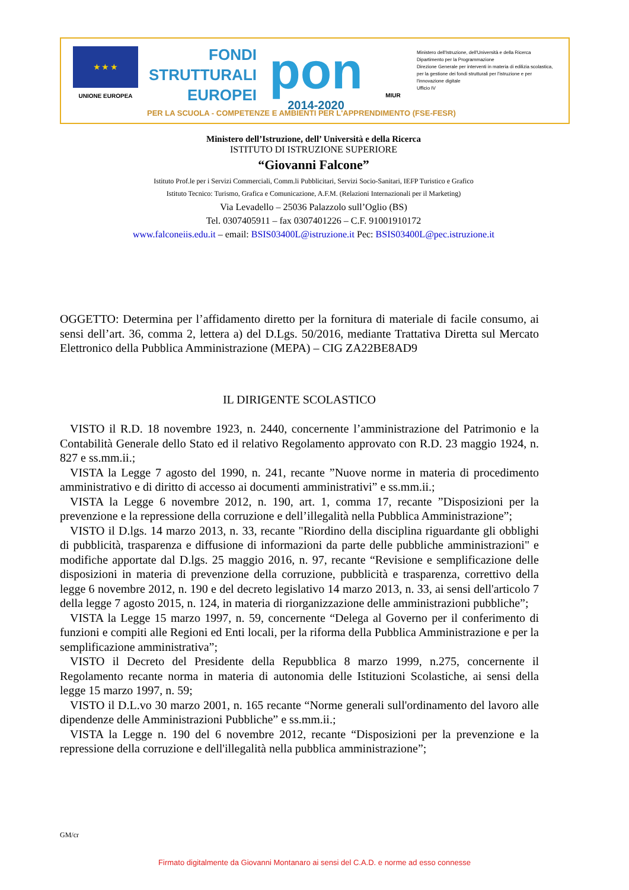★ ★ ★
UNIONE EUROPEA
FONDI
STRUTTURALI
EUROPEI
pon
2014-2020
MIUR
Ministero dell'Istruzione, dell'Università e della Ricerca
Dipartimento per la Programmazione
Direzione Generale per interventi in materia di edilizia scolastica, per la gestione dei fondi strutturali per l'istruzione e per l'innovazione digitale
Ufficio IV
PER LA SCUOLA - COMPETENZE E AMBIENTI PER L'APPRENDIMENTO (FSE-FESR)
Ministero dell’Istruzione, dell’ Università e della Ricerca
ISTITUTO DI ISTRUZIONE SUPERIORE
“Giovanni Falcone”
Istituto Prof.le per i Servizi Commerciali, Comm.li Pubblicitari, Servizi Socio-Sanitari, IEFP Turistico e Grafico
Istituto Tecnico: Turismo, Grafica e Comunicazione, A.F.M. (Relazioni Internazionali per il Marketing)
Via Levadello – 25036 Palazzolo sull’Oglio (BS)
Tel. 0307405911 – fax 0307401226 – C.F. 91001910172
www.falconeiis.edu.it – email: BSIS03400L@istruzione.it Pec: BSIS03400L@pec.istruzione.it
OGGETTO: Determina per l’affidamento diretto per la fornitura di materiale di facile consumo, ai sensi dell’art. 36, comma 2, lettera a) del D.Lgs. 50/2016, mediante Trattativa Diretta sul Mercato Elettronico della Pubblica Amministrazione (MEPA) – CIG ZA22BE8AD9
IL DIRIGENTE SCOLASTICO
VISTO il R.D. 18 novembre 1923, n. 2440, concernente l’amministrazione del Patrimonio e la Contabilità Generale dello Stato ed il relativo Regolamento approvato con R.D. 23 maggio 1924, n. 827 e ss.mm.ii.;
VISTA la Legge 7 agosto del 1990, n. 241, recante ”Nuove norme in materia di procedimento amministrativo e di diritto di accesso ai documenti amministrativi” e ss.mm.ii.;
VISTA la Legge 6 novembre 2012, n. 190, art. 1, comma 17, recante ”Disposizioni per la prevenzione e la repressione della corruzione e dell’illegalità nella Pubblica Amministrazione”;
VISTO il D.lgs. 14 marzo 2013, n. 33, recante "Riordino della disciplina riguardante gli obblighi di pubblicità, trasparenza e diffusione di informazioni da parte delle pubbliche amministrazioni" e modifiche apportate dal D.lgs. 25 maggio 2016, n. 97, recante “Revisione e semplificazione delle disposizioni in materia di prevenzione della corruzione, pubblicità e trasparenza, correttivo della legge 6 novembre 2012, n. 190 e del decreto legislativo 14 marzo 2013, n. 33, ai sensi dell'articolo 7 della legge 7 agosto 2015, n. 124, in materia di riorganizzazione delle amministrazioni pubbliche”;
VISTA la Legge 15 marzo 1997, n. 59, concernente “Delega al Governo per il conferimento di funzioni e compiti alle Regioni ed Enti locali, per la riforma della Pubblica Amministrazione e per la semplificazione amministrativa”;
VISTO il Decreto del Presidente della Repubblica 8 marzo 1999, n.275, concernente il Regolamento recante norma in materia di autonomia delle Istituzioni Scolastiche, ai sensi della legge 15 marzo 1997, n. 59;
VISTO il D.L.vo 30 marzo 2001, n. 165 recante “Norme generali sull'ordinamento del lavoro alle dipendenze delle Amministrazioni Pubbliche” e ss.mm.ii.;
VISTA la Legge n. 190 del 6 novembre 2012, recante “Disposizioni per la prevenzione e la repressione della corruzione e dell'illegalità nella pubblica amministrazione”;
GM/cr
Firmato digitalmente da Giovanni Montanaro ai sensi del C.A.D. e norme ad esso connesse